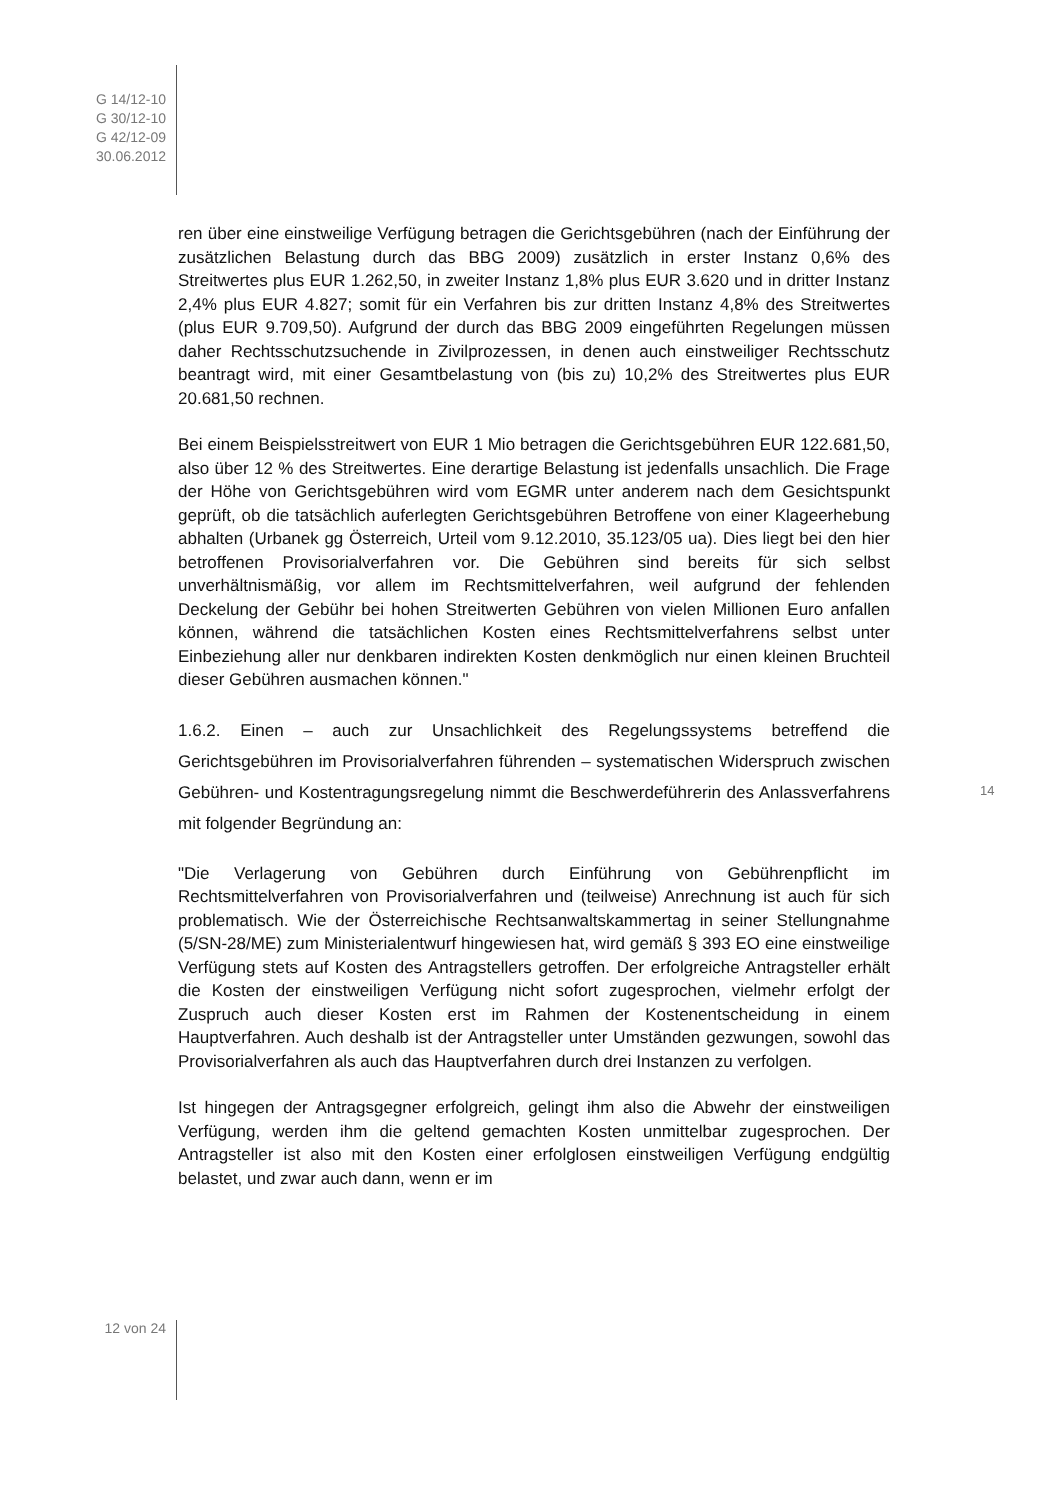G 14/12-10
G 30/12-10
G 42/12-09
30.06.2012
ren über eine einstweilige Verfügung betragen die Gerichtsgebühren (nach der Einführung der zusätzlichen Belastung durch das BBG 2009) zusätzlich in erster Instanz 0,6% des Streitwertes plus EUR 1.262,50, in zweiter Instanz 1,8% plus EUR 3.620 und in dritter Instanz 2,4% plus EUR 4.827; somit für ein Verfahren bis zur dritten Instanz 4,8% des Streitwertes (plus EUR 9.709,50). Aufgrund der durch das BBG 2009 eingeführten Regelungen müssen daher Rechtsschutzsuchende in Zivilprozessen, in denen auch einstweiliger Rechtsschutz beantragt wird, mit einer Gesamtbelastung von (bis zu) 10,2% des Streitwertes plus EUR 20.681,50 rechnen.
Bei einem Beispielsstreitwert von EUR 1 Mio betragen die Gerichtsgebühren EUR 122.681,50, also über 12 % des Streitwertes. Eine derartige Belastung ist jedenfalls unsachlich. Die Frage der Höhe von Gerichtsgebühren wird vom EGMR unter anderem nach dem Gesichtspunkt geprüft, ob die tatsächlich auferlegten Gerichtsgebühren Betroffene von einer Klageerhebung abhalten (Urbanek gg Österreich, Urteil vom 9.12.2010, 35.123/05 ua). Dies liegt bei den hier betroffenen Provisorialverfahren vor. Die Gebühren sind bereits für sich selbst unverhältnismäßig, vor allem im Rechtsmittelverfahren, weil aufgrund der fehlenden Deckelung der Gebühr bei hohen Streitwerten Gebühren von vielen Millionen Euro anfallen können, während die tatsächlichen Kosten eines Rechtsmittelverfahrens selbst unter Einbeziehung aller nur denkbaren indirekten Kosten denkmöglich nur einen kleinen Bruchteil dieser Gebühren ausmachen können."
1.6.2. Einen – auch zur Unsachlichkeit des Regelungssystems betreffend die Gerichtsgebühren im Provisorialverfahren führenden – systematischen Widerspruch zwischen Gebühren- und Kostentragungsregelung nimmt die Beschwerdeführerin des Anlassverfahrens mit folgender Begründung an:
"Die Verlagerung von Gebühren durch Einführung von Gebührenpflicht im Rechtsmittelverfahren von Provisorialverfahren und (teilweise) Anrechnung ist auch für sich problematisch. Wie der Österreichische Rechtsanwaltskammertag in seiner Stellungnahme (5/SN-28/ME) zum Ministerialentwurf hingewiesen hat, wird gemäß § 393 EO eine einstweilige Verfügung stets auf Kosten des Antragstellers getroffen. Der erfolgreiche Antragsteller erhält die Kosten der einstweiligen Verfügung nicht sofort zugesprochen, vielmehr erfolgt der Zuspruch auch dieser Kosten erst im Rahmen der Kostenentscheidung in einem Hauptverfahren. Auch deshalb ist der Antragsteller unter Umständen gezwungen, sowohl das Provisorialverfahren als auch das Hauptverfahren durch drei Instanzen zu verfolgen.
Ist hingegen der Antragsgegner erfolgreich, gelingt ihm also die Abwehr der einstweiligen Verfügung, werden ihm die geltend gemachten Kosten unmittelbar zugesprochen. Der Antragsteller ist also mit den Kosten einer erfolglosen einstweiligen Verfügung endgültig belastet, und zwar auch dann, wenn er im
14
12 von 24